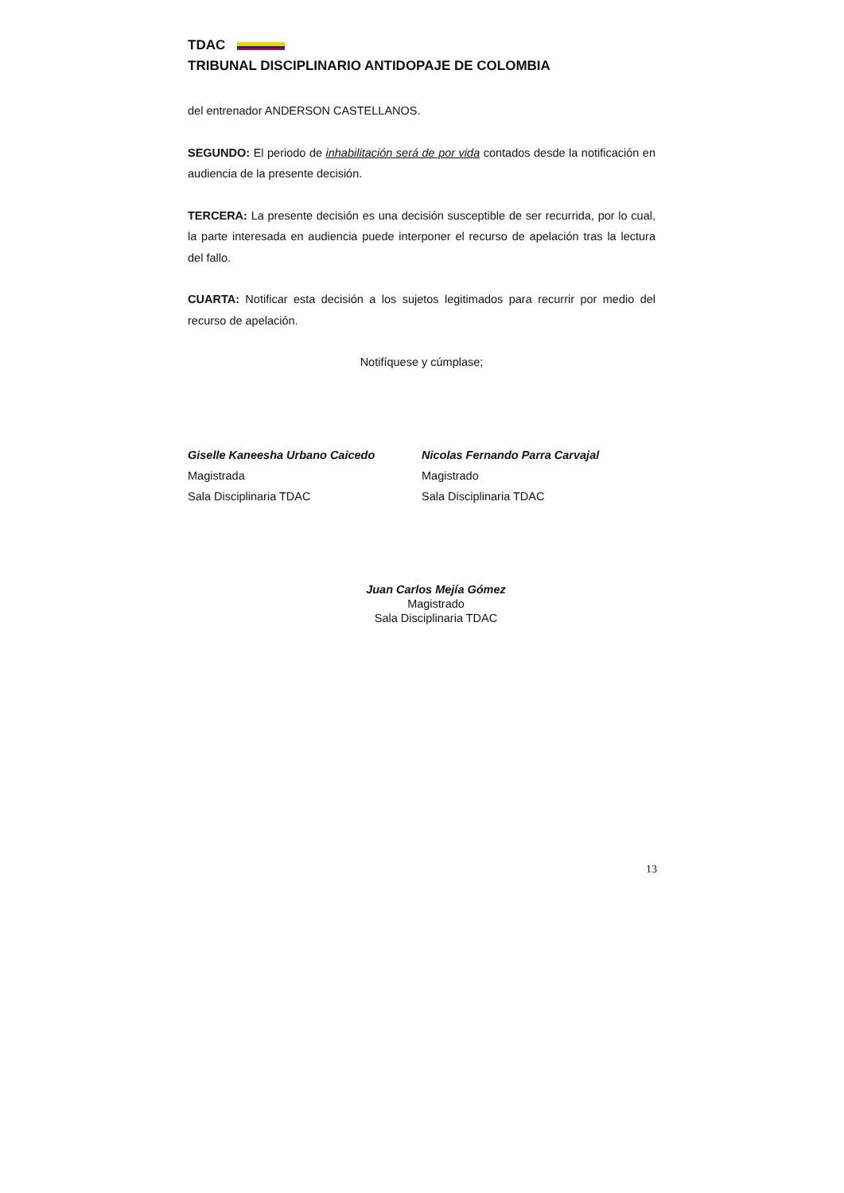TDAC
TRIBUNAL DISCIPLINARIO ANTIDOPAJE DE COLOMBIA
del entrenador ANDERSON CASTELLANOS.
SEGUNDO: El periodo de inhabilitación será de por vida contados desde la notificación en audiencia de la presente decisión.
TERCERA: La presente decisión es una decisión susceptible de ser recurrida, por lo cual, la parte interesada en audiencia puede interponer el recurso de apelación tras la lectura del fallo.
CUARTA: Notificar esta decisión a los sujetos legitimados para recurrir por medio del recurso de apelación.
Notifíquese y cúmplase;
Giselle Kaneesha Urbano Caicedo
Magistrada
Sala Disciplinaria TDAC
Nicolas Fernando Parra Carvajal
Magistrado
Sala Disciplinaria TDAC
Juan Carlos Mejía Gómez
Magistrado
Sala Disciplinaria TDAC
13